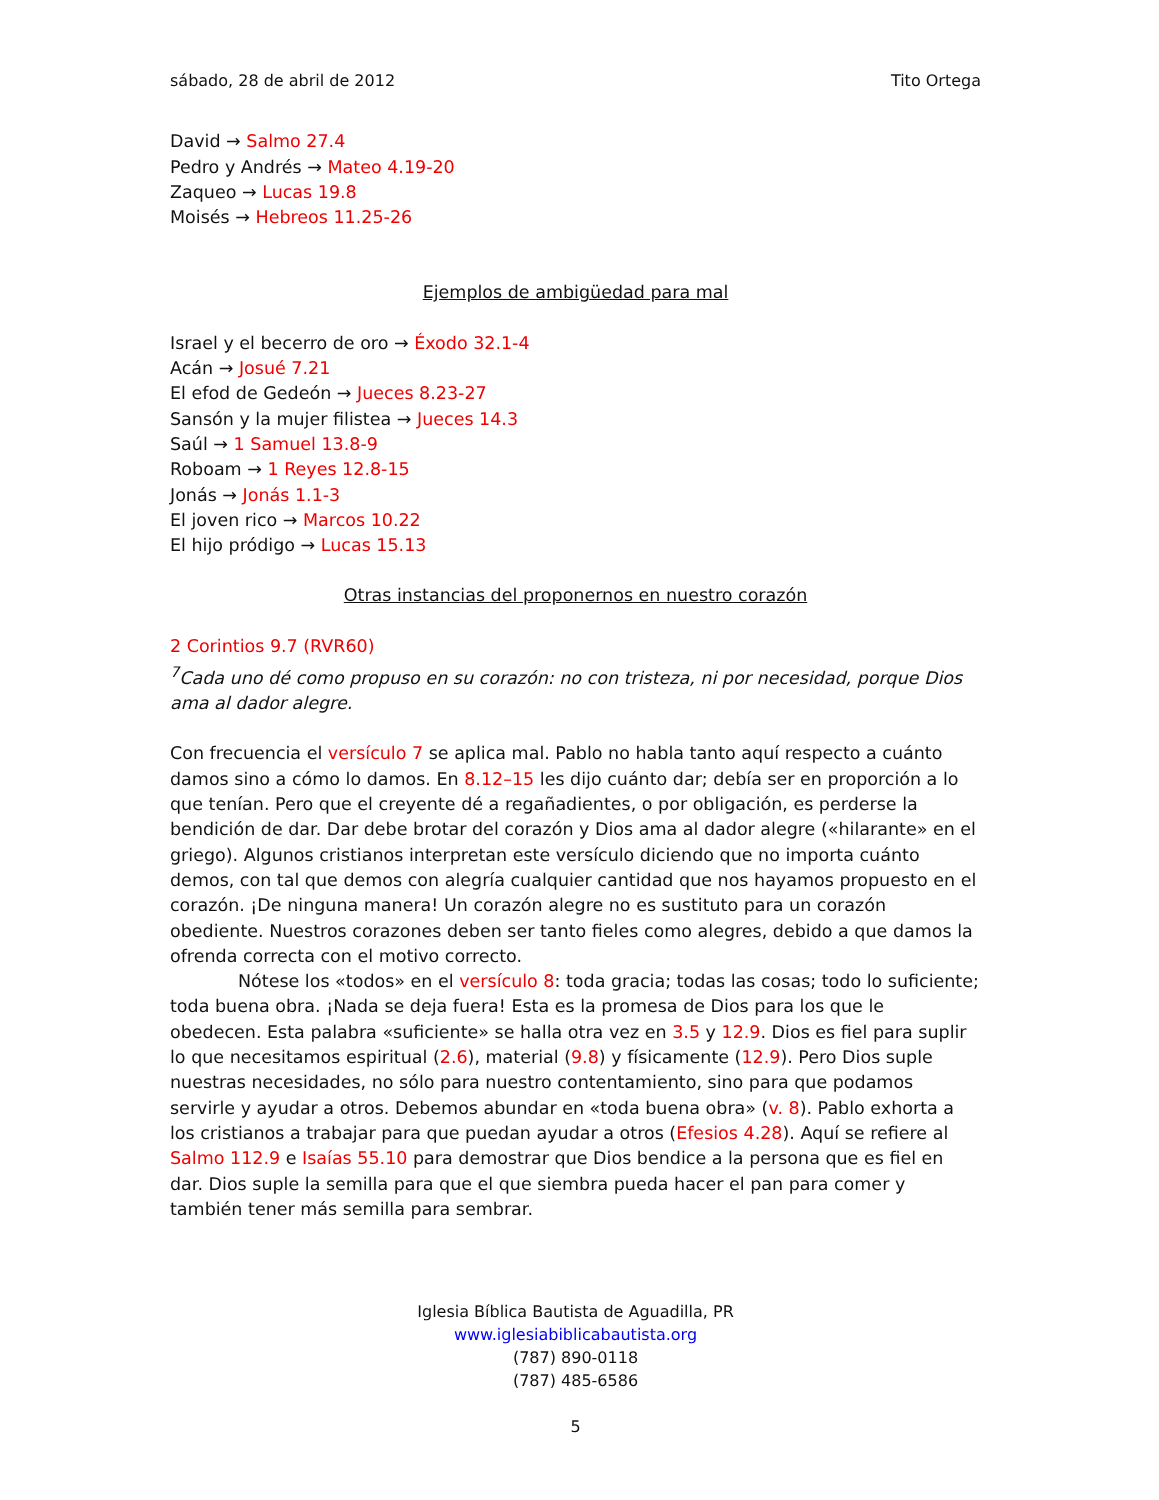sábado, 28 de abril de 2012 Tito Ortega
David → Salmo 27.4
Pedro y Andrés → Mateo 4.19-20
Zaqueo → Lucas 19.8
Moisés → Hebreos 11.25-26
Ejemplos de ambigüedad para mal
Israel y el becerro de oro → Éxodo 32.1-4
Acán → Josué 7.21
El efod de Gedeón → Jueces 8.23-27
Sansón y la mujer filistea → Jueces 14.3
Saúl → 1 Samuel 13.8-9
Roboam → 1 Reyes 12.8-15
Jonás → Jonás 1.1-3
El joven rico → Marcos 10.22
El hijo pródigo → Lucas 15.13
Otras instancias del proponernos en nuestro corazón
2 Corintios 9.7 (RVR60)
<sup>7</sup> Cada uno dé como propuso en su corazón: no con tristeza, ni por necesidad, porque Dios ama al dador alegre.
Con frecuencia el versículo 7 se aplica mal. Pablo no habla tanto aquí respecto a cuánto damos sino a cómo lo damos. En 8.12–15 les dijo cuánto dar; debía ser en proporción a lo que tenían. Pero que el creyente dé a regañadientes, o por obligación, es perderse la bendición de dar. Dar debe brotar del corazón y Dios ama al dador alegre («hilarante» en el griego). Algunos cristianos interpretan este versículo diciendo que no importa cuánto demos, con tal que demos con alegría cualquier cantidad que nos hayamos propuesto en el corazón. ¡De ninguna manera! Un corazón alegre no es sustituto para un corazón obediente. Nuestros corazones deben ser tanto fieles como alegres, debido a que damos la ofrenda correcta con el motivo correcto.
Nótese los «todos» en el versículo 8: toda gracia; todas las cosas; todo lo suficiente; toda buena obra. ¡Nada se deja fuera! Esta es la promesa de Dios para los que le obedecen. Esta palabra «suficiente» se halla otra vez en 3.5 y 12.9. Dios es fiel para suplir lo que necesitamos espiritual (2.6), material (9.8) y físicamente (12.9). Pero Dios suple nuestras necesidades, no sólo para nuestro contentamiento, sino para que podamos servirle y ayudar a otros. Debemos abundar en «toda buena obra» (v. 8). Pablo exhorta a los cristianos a trabajar para que puedan ayudar a otros (Efesios 4.28). Aquí se refiere al Salmo 112.9 e Isaías 55.10 para demostrar que Dios bendice a la persona que es fiel en dar. Dios suple la semilla para que el que siembra pueda hacer el pan para comer y también tener más semilla para sembrar.
Iglesia Bíblica Bautista de Aguadilla, PR
www.iglesiabiblicabautista.org
(787) 890-0118
(787) 485-6586
5